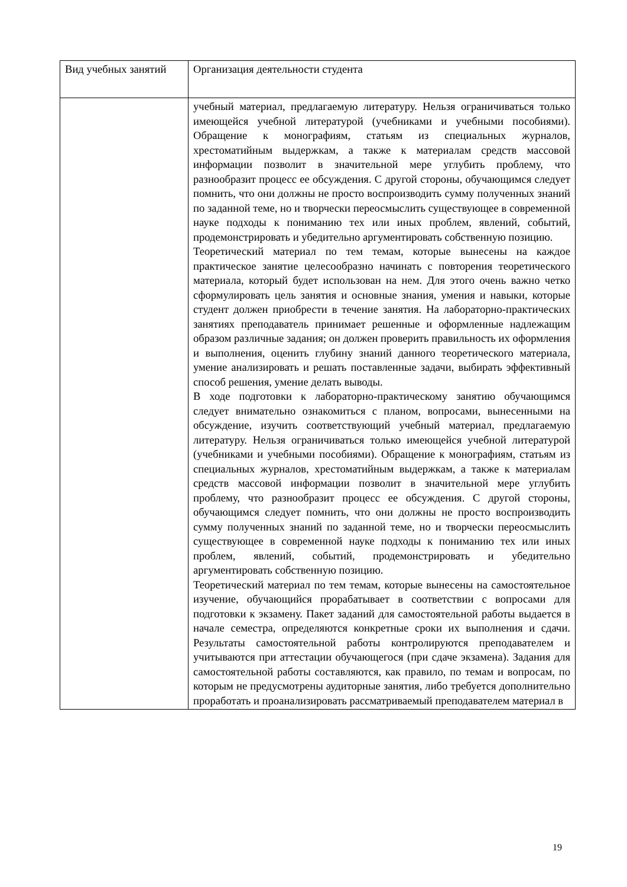| Вид учебных занятий | Организация деятельности студента |
| --- | --- |
| | учебный материал, предлагаемую литературу. Нельзя ограничиваться только имеющейся учебной литературой (учебниками и учебными пособиями). Обращение к монографиям, статьям из специальных журналов, хрестоматийным выдержкам, а также к материалам средств массовой информации позволит в значительной мере углубить проблему, что разнообразит процесс ее обсуждения. С другой стороны, обучающимся следует помнить, что они должны не просто воспроизводить сумму полученных знаний по заданной теме, но и творчески переосмыслить существующее в современной науке подходы к пониманию тех или иных проблем, явлений, событий, продемонстрировать и убедительно аргументировать собственную позицию. Теоретический материал по тем темам, которые вынесены на каждое практическое занятие целесообразно начинать с повторения теоретического материала, который будет использован на нем. Для этого очень важно четко сформулировать цель занятия и основные знания, умения и навыки, которые студент должен приобрести в течение занятия. На лабораторно-практических занятиях преподаватель принимает решенные и оформленные надлежащим образом различные задания; он должен проверить правильность их оформления и выполнения, оценить глубину знаний данного теоретического материала, умение анализировать и решать поставленные задачи, выбирать эффективный способ решения, умение делать выводы. В ходе подготовки к лабораторно-практическому занятию обучающимся следует внимательно ознакомиться с планом, вопросами, вынесенными на обсуждение, изучить соответствующий учебный материал, предлагаемую литературу. Нельзя ограничиваться только имеющейся учебной литературой (учебниками и учебными пособиями). Обращение к монографиям, статьям из специальных журналов, хрестоматийным выдержкам, а также к материалам средств массовой информации позволит в значительной мере углубить проблему, что разнообразит процесс ее обсуждения. С другой стороны, обучающимся следует помнить, что они должны не просто воспроизводить сумму полученных знаний по заданной теме, но и творчески переосмыслить существующее в современной науке подходы к пониманию тех или иных проблем, явлений, событий, продемонстрировать и убедительно аргументировать собственную позицию. Теоретический материал по тем темам, которые вынесены на самостоятельное изучение, обучающийся прорабатывает в соответствии с вопросами для подготовки к экзамену. Пакет заданий для самостоятельной работы выдается в начале семестра, определяются конкретные сроки их выполнения и сдачи. Результаты самостоятельной работы контролируются преподавателем и учитываются при аттестации обучающегося (при сдаче экзамена). Задания для самостоятельной работы составляются, как правило, по темам и вопросам, по которым не предусмотрены аудиторные занятия, либо требуется дополнительно проработать и проанализировать рассматриваемый преподавателем материал в |
19